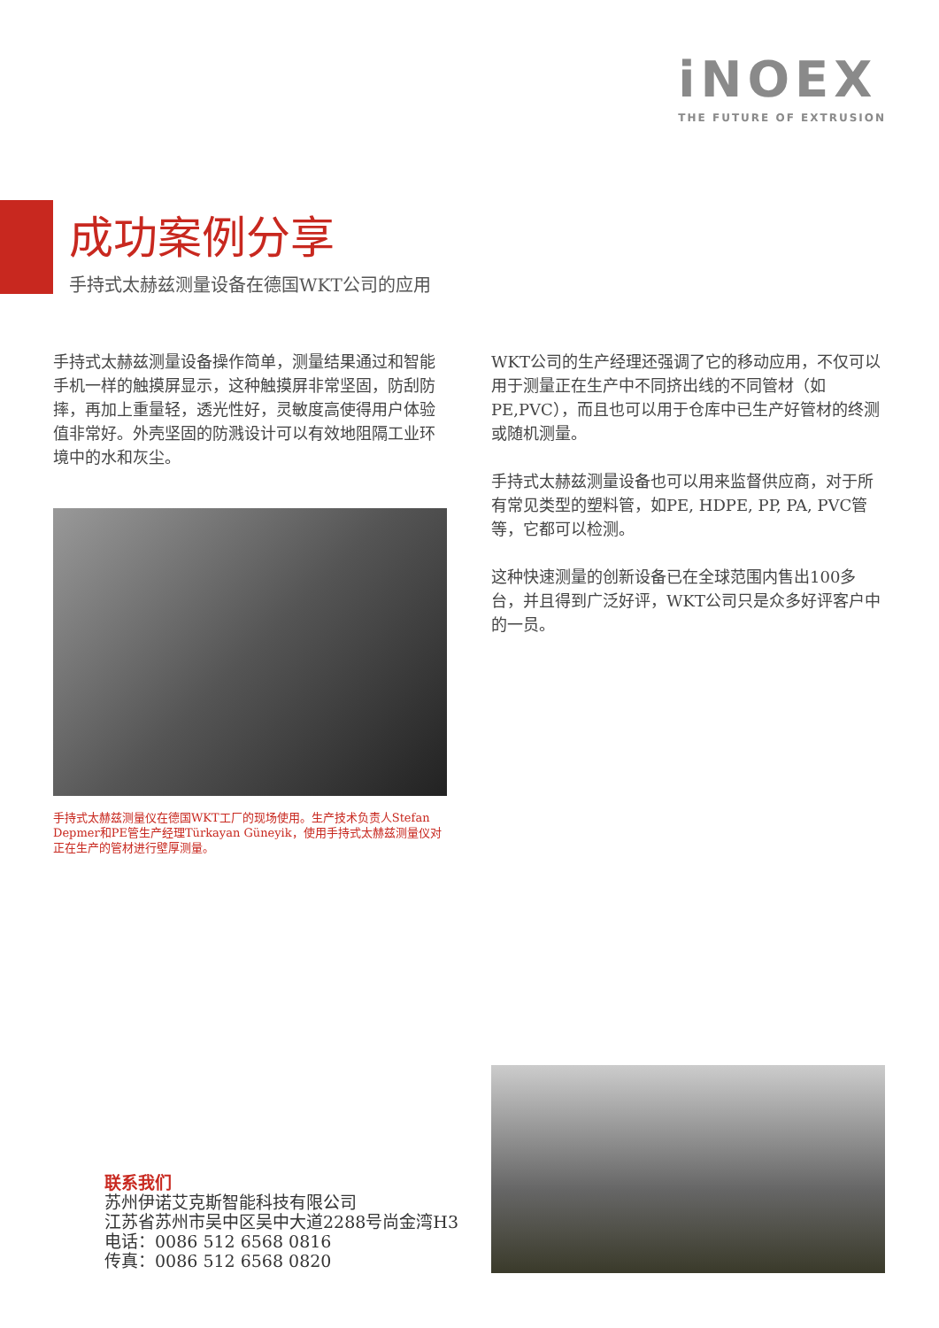iNOEX
THE FUTURE OF EXTRUSION
成功案例分享
手持式太赫兹测量设备在德国WKT公司的应用
手持式太赫兹测量设备操作简单，测量结果通过和智能手机一样的触摸屏显示，这种触摸屏非常坚固，防刮防摔，再加上重量轻，透光性好，灵敏度高使得用户体验值非常好。外壳坚固的防溅设计可以有效地阻隔工业环境中的水和灰尘。
手持式太赫兹测量仪在德国WKT工厂的现场使用。生产技术负责人Stefan Depmer和PE管生产经理Türkayan Güneyik，使用手持式太赫兹测量仪对正在生产的管材进行壁厚测量。
WKT公司的生产经理还强调了它的移动应用，不仅可以用于测量正在生产中不同挤出线的不同管材（如PE,PVC），而且也可以用于仓库中已生产好管材的终测或随机测量。
手持式太赫兹测量设备也可以用来监督供应商，对于所有常见类型的塑料管，如PE, HDPE, PP, PA, PVC管等，它都可以检测。
这种快速测量的创新设备已在全球范围内售出100多台，并且得到广泛好评，WKT公司只是众多好评客户中的一员。
联系我们
苏州伊诺艾克斯智能科技有限公司
江苏省苏州市吴中区吴中大道2288号尚金湾H3
电话：0086 512 6568 0816
传真：0086 512 6568 0820